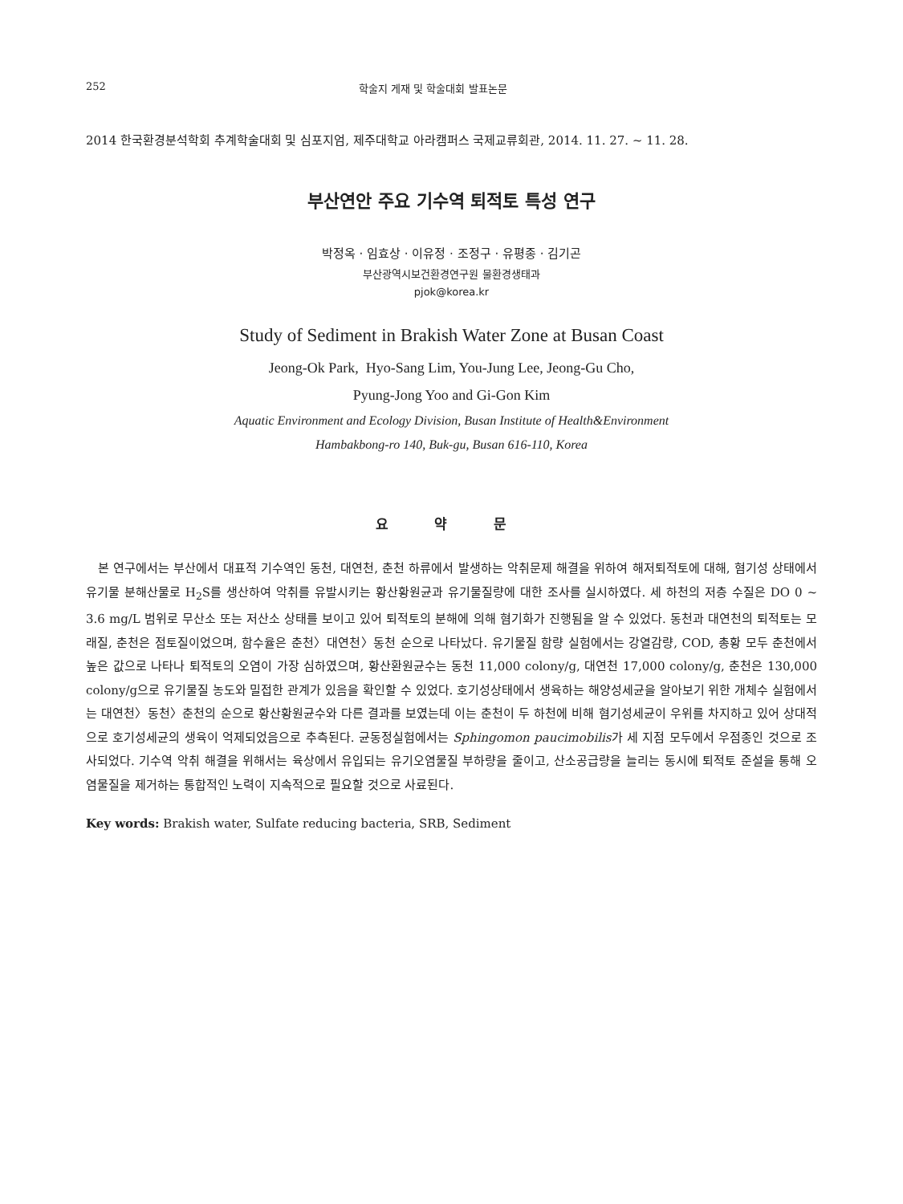252 학술지 게재 및 학술대회 발표논문
2014 한국환경분석학회 추계학술대회 및 심포지엄, 제주대학교 아라캠퍼스 국제교류회관, 2014. 11. 27. ~ 11. 28.
부산연안 주요 기수역 퇴적토 특성 연구
박정옥 · 임효상 · 이유정 · 조정구 · 유평종 · 김기곤
부산광역시보건환경연구원 물환경생태과
pjok@korea.kr
Study of Sediment in Brakish Water Zone at Busan Coast
Jeong-Ok Park, Hyo-Sang Lim, You-Jung Lee, Jeong-Gu Cho,
Pyung-Jong Yoo and Gi-Gon Kim
Aquatic Environment and Ecology Division, Busan Institute of Health&Environment
Hambakbong-ro 140, Buk-gu, Busan 616-110, Korea
요 약 문
본 연구에서는 부산에서 대표적 기수역인 동천, 대연천, 춘천 하류에서 발생하는 악취문제 해결을 위하여 해저퇴적토에 대해, 혐기성 상태에서 유기물 분해산물로 H<sub>2</sub>S를 생산하여 악취를 유발시키는 황산황원균과 유기물질량에 대한 조사를 실시하였다. 세 하천의 저층 수질은 DO 0 ~ 3.6 mg/L 범위로 무산소 또는 저산소 상태를 보이고 있어 퇴적토의 분해에 의해 혐기화가 진행됨을 알 수 있었다. 동천과 대연천의 퇴적토는 모래질, 춘천은 점토질이었으며, 함수율은 춘천〉대연천〉동천 순으로 나타났다. 유기물질 함량 실험에서는 강열감량, COD, 총황 모두 춘천에서 높은 값으로 나타나 퇴적토의 오염이 가장 심하였으며, 황산환원균수는 동천 11,000 colony/g, 대연천 17,000 colony/g, 춘천은 130,000 colony/g으로 유기물질 농도와 밀접한 관계가 있음을 확인할 수 있었다. 호기성상태에서 생육하는 해양성세균을 알아보기 위한 개체수 실험에서는 대연천〉동천〉춘천의 순으로 황산황원균수와 다른 결과를 보였는데 이는 춘천이 두 하천에 비해 혐기성세균이 우위를 차지하고 있어 상대적으로 호기성세균의 생육이 억제되었음으로 추측된다. 균동정실험에서는 Sphingomon paucimobilis가 세 지점 모두에서 우점종인 것으로 조사되었다. 기수역 악취 해결을 위해서는 육상에서 유입되는 유기오염물질 부하량을 줄이고, 산소공급량을 늘리는 동시에 퇴적토 준설을 통해 오염물질을 제거하는 통합적인 노력이 지속적으로 필요할 것으로 사료된다.
Key words: Brakish water, Sulfate reducing bacteria, SRB, Sediment